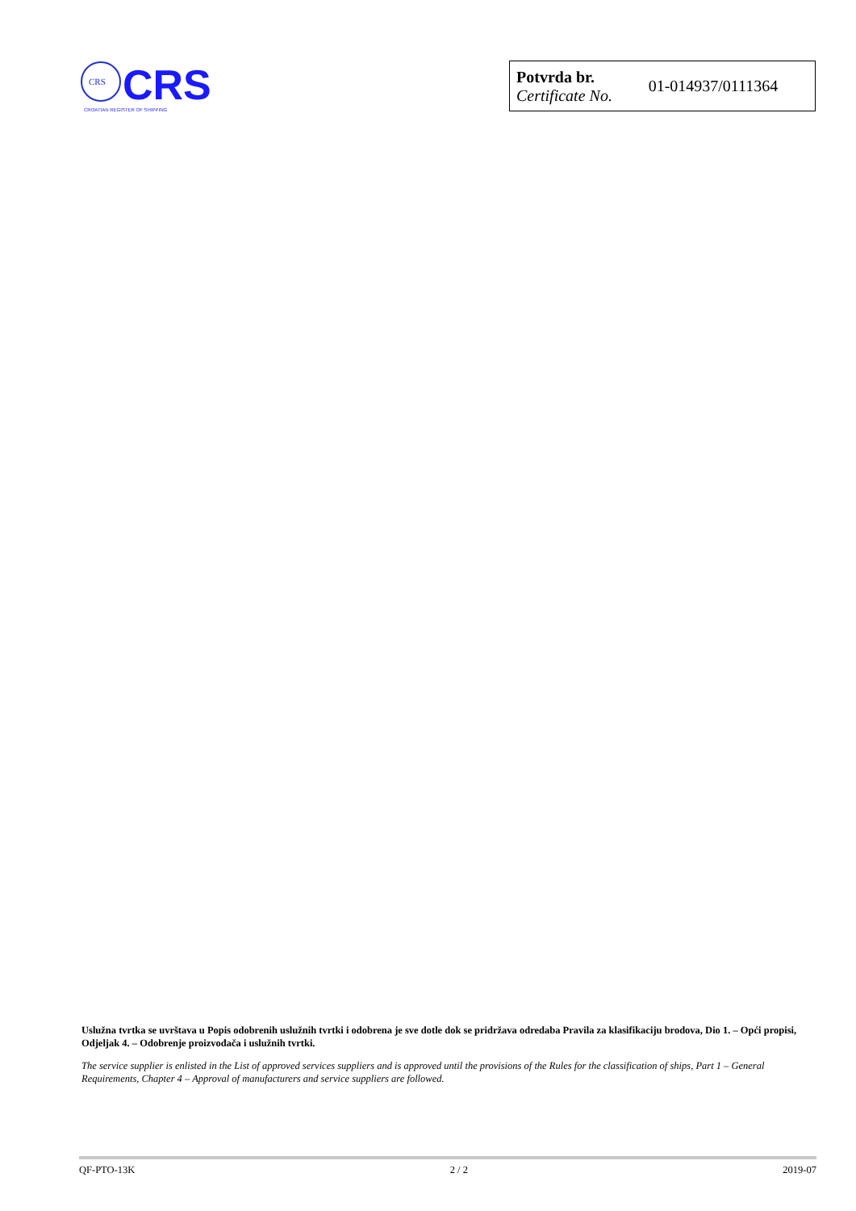CRS
CRS
CROATIAN REGISTER OF SHIPPING
| Potvrda br. Certificate No. | 01-014937/0111364 |
Uslužna tvrtka se uvrštava u Popis odobrenih uslužnih tvrtki i odobrena je sve dotle dok se pridržava odredaba Pravila za klasifikaciju brodova, Dio 1. – Opći propisi, Odjeljak 4. – Odobrenje proizvođača i uslužnih tvrtki.
The service supplier is enlisted in the List of approved services suppliers and is approved until the provisions of the Rules for the classification of ships, Part 1 – General Requirements, Chapter 4 – Approval of manufacturers and service suppliers are followed.
QF-PTO-13K 2 / 2 2019-07